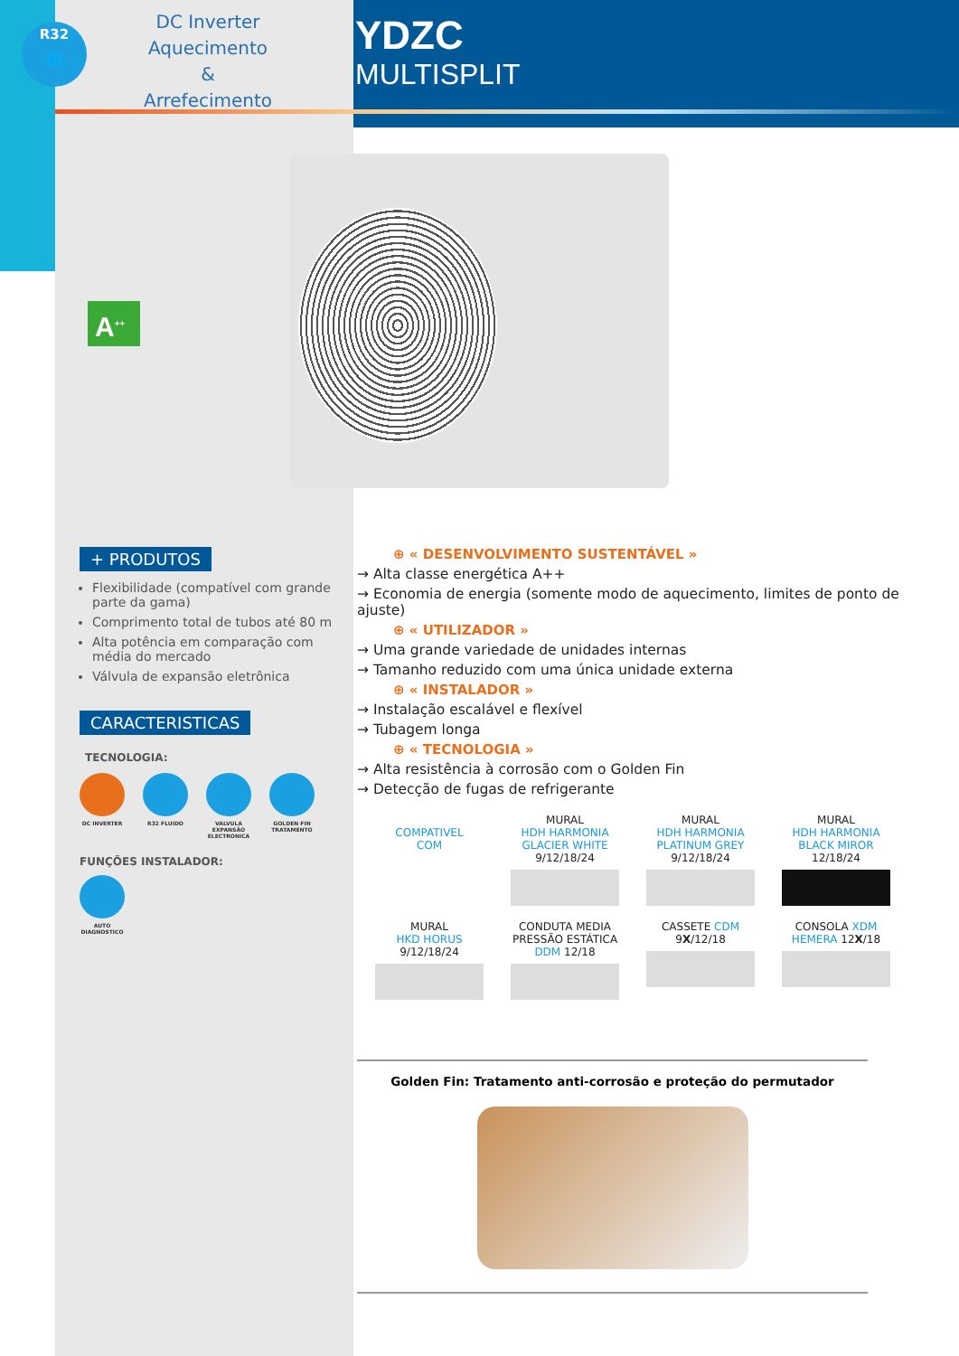R32
🌐
DC Inverter
Aquecimento
&
Arrefecimento
YDZC
MULTISPLIT
A<sup>++</sup>
+ PRODUTOS
Flexibilidade (compatível com grande parte da gama)
Comprimento total de tubos até 80 m
Alta potência em comparação com média do mercado
Válvula de expansão eletrônica
CARACTERISTICAS
TECNOLOGIA:
DC INVERTER R32 FLUIDO VALVULA EXPANSÃO ELECTRONICA
GOLDEN FIN TRATAMENTO
FUNÇÕES INSTALADOR:
AUTO DIAGNOSTICO
⊕ « DESENVOLVIMENTO SUSTENTÁVEL »
→ Alta classe energética A++
→ Economia de energia (somente modo de aquecimento, limites de ponto de ajuste)
⊕ « UTILIZADOR »
→ Uma grande variedade de unidades internas
→ Tamanho reduzido com uma única unidade externa
⊕ « INSTALADOR »
→ Instalação escalável e flexível
→ Tubagem longa
⊕ « TECNOLOGIA »
→ Alta resistência à corrosão com o Golden Fin
→ Detecção de fugas de refrigerante
COMPATIVEL
COM
MURAL
HDH HARMONIA
GLACIER WHITE
9/12/18/24
MURAL
HDH HARMONIA
PLATINUM GREY
9/12/18/24
MURAL
HDH HARMONIA
BLACK MIROR
12/18/24
MURAL
HKD HORUS
9/12/18/24
CONDUTA MEDIA
PRESSÃO ESTÁTICA
DDM 12/18
CASSETE CDM
9X/12/18
CONSOLA XDM
HEMERA 12X/18
Golden Fin: Tratamento anti-corrosão e proteção do permutador